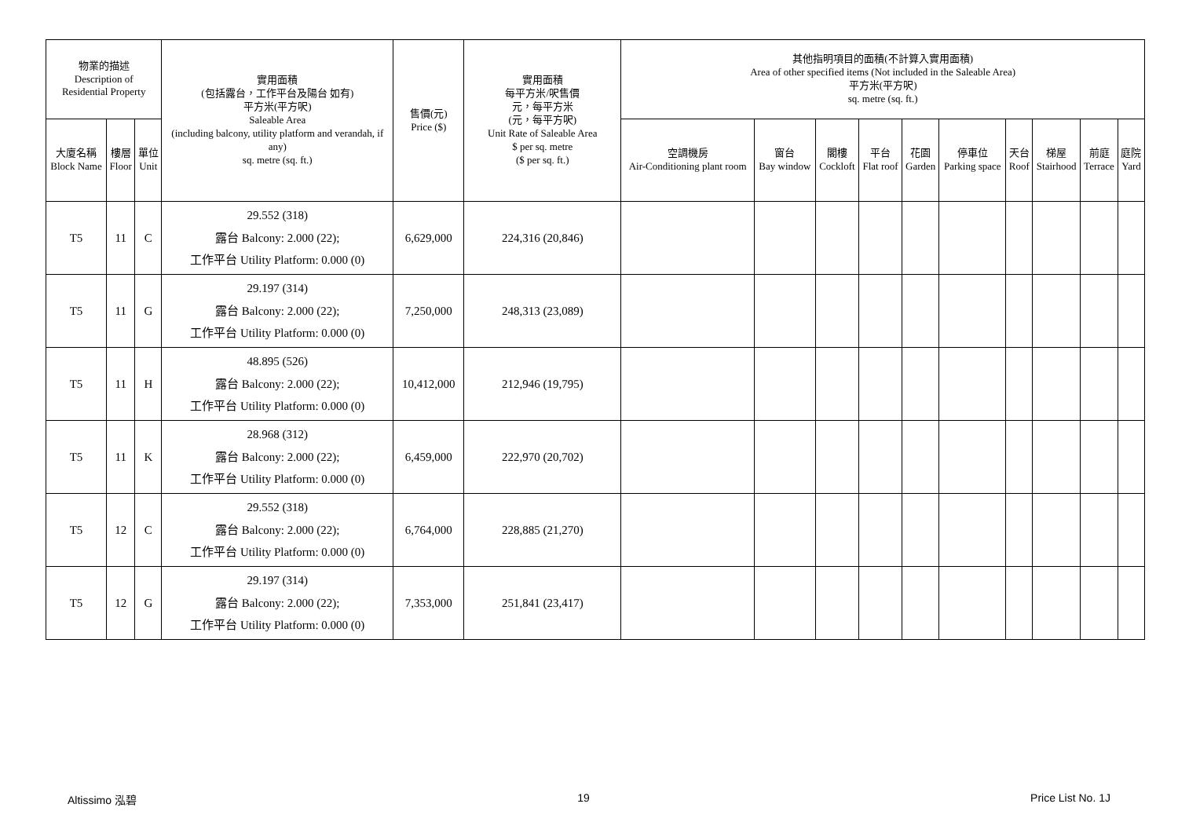| 物業的描述 Description of Residential Property | | | 實用面積 (包括露台，工作平台及陽台 如有) 平方米(平方呎) Saleable Area (including balcony, utility platform and verandah, if any) sq. metre (sq. ft.) | 售價(元) Price ($) | 實用面積 每平方米/呎售價 元，每平方米 (元，每平方呎) Unit Rate of Saleable Area $ per sq. metre ($ per sq. ft.) | 其他指明項目的面積(不計算入實用面積) Area of other specified items (Not included in the Saleable Area) 平方米(平方呎) sq. metre (sq. ft.) | | | | | | | | | |
| --- | --- | --- | --- | --- | --- | --- | --- | --- | --- | --- | --- | --- | --- | --- | --- |
| 大廈名稱 Block Name | 樓層 Floor | 單位 Unit | | | | 空調機房 Air-Conditioning plant room | 窗台 Bay window | 閣樓 Cockloft | 平台 Flat roof | 花園 Garden | 停車位 Parking space | 天台 Roof | 梯屋 Stairhood | 前庭 Terrace | 庭院 Yard |
| T5 | 11 | C | 29.552 (318) 露台 Balcony: 2.000 (22); 工作平台 Utility Platform: 0.000 (0) | 6,629,000 | 224,316 (20,846) | | | | | | | | | | |
| T5 | 11 | G | 29.197 (314) 露台 Balcony: 2.000 (22); 工作平台 Utility Platform: 0.000 (0) | 7,250,000 | 248,313 (23,089) | | | | | | | | | | |
| T5 | 11 | H | 48.895 (526) 露台 Balcony: 2.000 (22); 工作平台 Utility Platform: 0.000 (0) | 10,412,000 | 212,946 (19,795) | | | | | | | | | | |
| T5 | 11 | K | 28.968 (312) 露台 Balcony: 2.000 (22); 工作平台 Utility Platform: 0.000 (0) | 6,459,000 | 222,970 (20,702) | | | | | | | | | | |
| T5 | 12 | C | 29.552 (318) 露台 Balcony: 2.000 (22); 工作平台 Utility Platform: 0.000 (0) | 6,764,000 | 228,885 (21,270) | | | | | | | | | | |
| T5 | 12 | G | 29.197 (314) 露台 Balcony: 2.000 (22); 工作平台 Utility Platform: 0.000 (0) | 7,353,000 | 251,841 (23,417) | | | | | | | | | | |
Altissimo 泓碧 19 Price List No. 1J